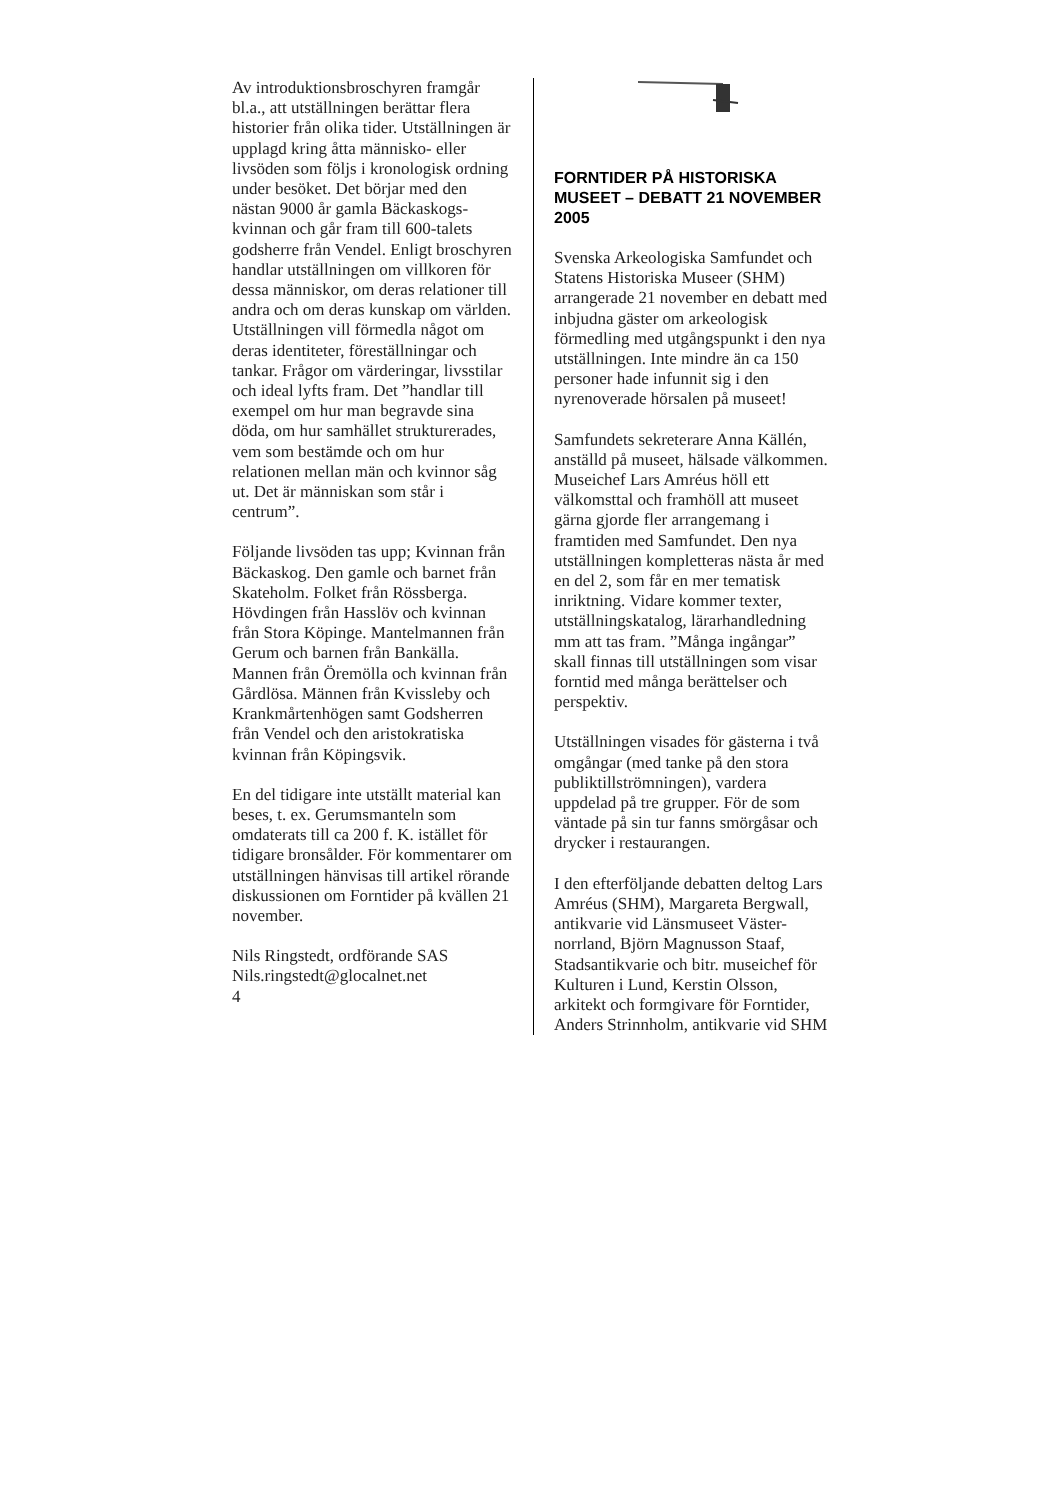Av introduktionsbroschyren framgår bl.a., att utställningen berättar flera historier från olika tider. Utställningen är upplagd kring åtta människo- eller livsöden som följs i kronologisk ordning under besöket. Det börjar med den nästan 9000 år gamla Bäckaskogs-kvinnan och går fram till 600-talets godsherre från Vendel. Enligt broschyren handlar utställningen om villkoren för dessa människor, om deras relationer till andra och om deras kunskap om världen. Utställningen vill förmedla något om deras identiteter, föreställningar och tankar. Frågor om värderingar, livsstilar och ideal lyfts fram. Det ”handlar till exempel om hur man begravde sina döda, om hur samhället strukturerades, vem som bestämde och om hur relationen mellan män och kvinnor såg ut. Det är människan som står i centrum”.
Följande livsöden tas upp; Kvinnan från Bäckaskog. Den gamle och barnet från Skateholm. Folket från Rössberga. Hövdingen från Hasslöv och kvinnan från Stora Köpinge. Mantelmannen från Gerum och barnen från Bankälla. Mannen från Öremölla och kvinnan från Gårdlösa. Männen från Kvissleby och Krankmårtenhögen samt Godsherren från Vendel och den aristokratiska kvinnan från Köpingsvik.
En del tidigare inte utställt material kan beses, t. ex. Gerumsmanteln som omdaterats till ca 200 f. K. istället för tidigare bronsålder. För kommentarer om utställningen hänvisas till artikel rörande diskussionen om Forntider på kvällen 21 november.
Nils Ringstedt, ordförande SAS
Nils.ringstedt@glocalnet.net
4
FORNTIDER PÅ HISTORISKA MUSEET – DEBATT 21 NOVEMBER 2005
Svenska Arkeologiska Samfundet och Statens Historiska Museer (SHM) arrangerade 21 november en debatt med inbjudna gäster om arkeologisk förmedling med utgångspunkt i den nya utställningen. Inte mindre än ca 150 personer hade infunnit sig i den nyrenoverade hörsalen på museet!
Samfundets sekreterare Anna Källén, anställd på museet, hälsade välkommen. Museichef Lars Amréus höll ett välkomsttal och framhöll att museet gärna gjorde fler arrangemang i framtiden med Samfundet. Den nya utställningen kompletteras nästa år med en del 2, som får en mer tematisk inriktning. Vidare kommer texter, utställningskatalog, lärarhandledning mm att tas fram. ”Många ingångar” skall finnas till utställningen som visar forntid med många berättelser och perspektiv.
Utställningen visades för gästerna i två omgångar (med tanke på den stora publiktillströmningen), vardera uppdelad på tre grupper. För de som väntade på sin tur fanns smörgåsar och drycker i restaurangen.
I den efterföljande debatten deltog Lars Amréus (SHM), Margareta Bergwall, antikvarie vid Länsmuseet Väster-norrland, Björn Magnusson Staaf, Stadsantikvarie och bitr. museichef för Kulturen i Lund, Kerstin Olsson, arkitekt och formgivare för Forntider, Anders Strinnholm, antikvarie vid SHM